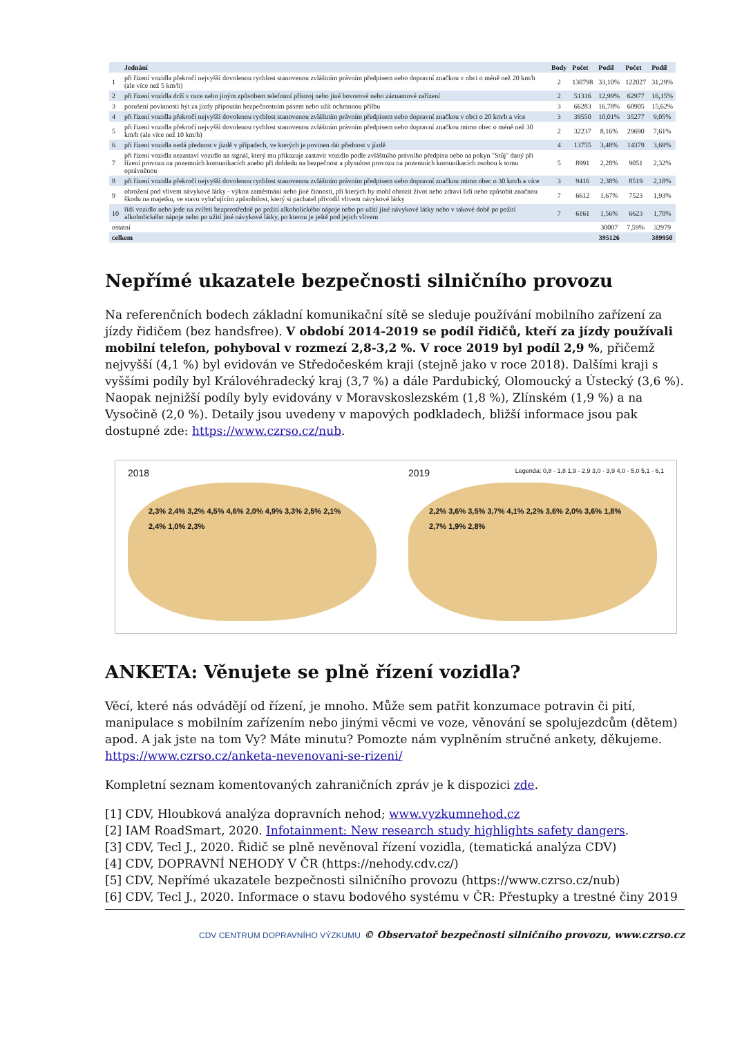| | Jednání | Body | Počet | Podíl | Počet | Podíl |
| --- | --- | --- | --- | --- | --- | --- |
| 1 | při řízení vozidla překročí nejvyšší dovolenou rychlost stanovenou zvláštním právním předpisem nebo dopravní značkou v obci o méně než 20 km/h (ale více než 5 km/h) | 2 | 130798 | 33,10% | 122027 | 31,29% |
| 2 | při řízení vozidla drží v ruce nebo jiným způsobem telefonní přístroj nebo jiné hovorové nebo záznamové zařízení | 2 | 51316 | 12,99% | 62977 | 16,15% |
| 3 | porušení povinnosti být za jízdy připoután bezpečnostním pásem nebo užít ochrannou přilbu | 3 | 66283 | 16,78% | 60905 | 15,62% |
| 4 | při řízení vozidla překročí nejvyšší dovolenou rychlost stanovenou zvláštním právním předpisem nebo dopravní značkou v obci o 20 km/h a více | 3 | 39550 | 10,01% | 35277 | 9,05% |
| 5 | při řízení vozidla překročí nejvyšší dovolenou rychlost stanovenou zvláštním právním předpisem nebo dopravní značkou mimo obec o méně než 30 km/h (ale více než 10 km/h) | 2 | 32237 | 8,16% | 29690 | 7,61% |
| 6 | při řízení vozidla nedá přednost v jízdě v případech, ve kterých je povinen dát přednost v jízdě | 4 | 13755 | 3,48% | 14379 | 3,69% |
| 7 | při řízení vozidla nezastaví vozidlo na signál, který mu přikazuje zastavit vozidlo podle zvláštního právního předpisu nebo na pokyn "Stůj" daný při řízení provozu na pozemních komunikacích anebo při dohledu na bezpečnost a plynulost provozu na pozemních komunikacích osobou k tomu oprávněnou | 5 | 8991 | 2,28% | 9051 | 2,32% |
| 8 | při řízení vozidla překročí nejvyšší dovolenou rychlost stanovenou zvláštním právním předpisem nebo dopravní značkou mimo obec o 30 km/h a více | 3 | 9416 | 2,38% | 8519 | 2,18% |
| 9 | ohrožení pod vlivem návykové látky - výkon zaměstnání nebo jiné činnosti, při kterých by mohl ohrozit život nebo zdraví lidí nebo způsobit značnou škodu na majetku, ve stavu vylučujícím způsobilost, který si pachatel přivodil vlivem návykové látky | 7 | 6612 | 1,67% | 7523 | 1,93% |
| 10 | řídí vozidlo nebo jede na zvířeti bezprostředně po požití alkoholického nápoje nebo po užití jiné návykové látky nebo v takové době po požití alkoholického nápoje nebo po užití jiné návykové látky, po kterou je ještě pod jejich vlivem | 7 | 6161 | 1,56% | 6623 | 1,70% |
| ostatní | | | | 30007 | 7,59% | 32979 |
| celkem | | | | 395126 | | 389950 |
Nepřímé ukazatele bezpečnosti silničního provozu
Na referenčních bodech základní komunikační sítě se sleduje používání mobilního zařízení za jízdy řidičem (bez handsfree). V období 2014-2019 se podíl řidičů, kteří za jízdy používali mobilní telefon, pohyboval v rozmezí 2,8-3,2 %. V roce 2019 byl podíl 2,9 %, přičemž nejvyšší (4,1 %) byl evidován ve Středočeském kraji (stejně jako v roce 2018). Dalšími kraji s vyššími podíly byl Královéhradecký kraj (3,7 %) a dále Pardubický, Olomoucký a Ústecký (3,6 %). Naopak nejnižší podíly byly evidovány v Moravskoslezském (1,8 %), Zlínském (1,9 %) a na Vysočině (2,0 %). Detaily jsou uvedeny v mapových podkladech, bližší informace jsou pak dostupné zde: https://www.czrso.cz/nub.
2018
2,3% 2,4% 3,2% 4,5% 4,6% 2,0% 4,9% 3,3% 2,5% 2,1% 2,4% 1,0% 2,3%
2019 Legenda: 0,8 - 1,8 1,9 - 2,9 3,0 - 3,9 4,0 - 5,0 5,1 - 6,1
2,2% 3,6% 3,5% 3,7% 4,1% 2,2% 3,6% 2,0% 3,6% 1,8% 2,7% 1,9% 2,8%
ANKETA: Věnujete se plně řízení vozidla?
Věcí, které nás odvádějí od řízení, je mnoho. Může sem patřit konzumace potravin či pití, manipulace s mobilním zařízením nebo jinými věcmi ve voze, věnování se spolujezdcům (dětem) apod. A jak jste na tom Vy? Máte minutu? Pomozte nám vyplněním stručné ankety, děkujeme.
https://www.czrso.cz/anketa-nevenovani-se-rizeni/
Kompletní seznam komentovaných zahraničních zpráv je k dispozici zde.
[1] CDV, Hloubková analýza dopravních nehod; www.vyzkumnehod.cz
[2] IAM RoadSmart, 2020. Infotainment: New research study highlights safety dangers.
[3] CDV, Tecl J., 2020. Řidič se plně nevěnoval řízení vozidla, (tematická analýza CDV)
[4] CDV, DOPRAVNÍ NEHODY V ČR (https://nehody.cdv.cz/)
[5] CDV, Nepřímé ukazatele bezpečnosti silničního provozu (https://www.czrso.cz/nub)
[6] CDV, Tecl J., 2020. Informace o stavu bodového systému v ČR: Přestupky a trestné činy 2019
CDV CENTRUM DOPRAVNÍHO VÝZKUMU © Observatoř bezpečnosti silničního provozu, www.czrso.cz